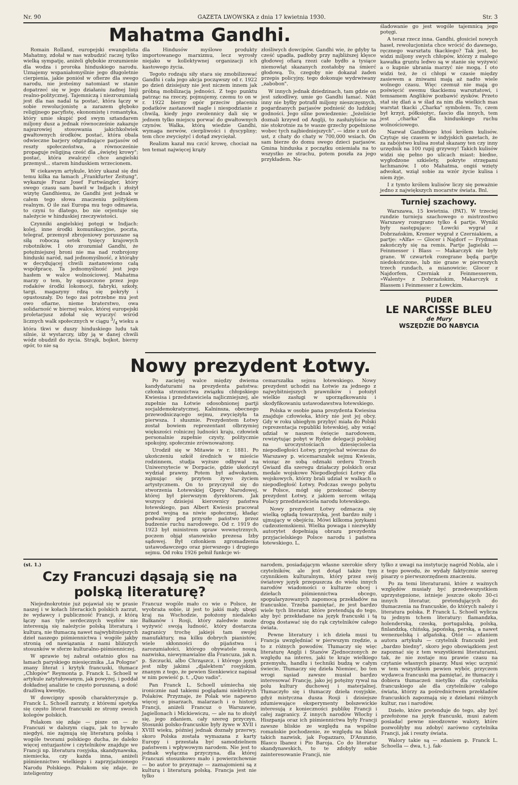Nr. 90 GAZETA LWOWSKA z dnia 17 kwietnia 1930. Str. 3
Mahatma Gandhi.
Romain Rolland, europejski ewangelista Mahatmy, zdołał w nas wzbudzić raczej tylko wielką sympatję, aniżeli głębokie zrozumienie dla wodza i proroka hinduskiego narodu. Uznajemy wspaniałomyślnie jego długoletnie cierpienia, jakie poniósł w ofierze dla swego narodu, nie jesteśmy natomiast w stanie dopatrzeć się w jego działaniu żadnej linji realno-politycznej. Tajemniczą i niezrozumiałą jest dla nas nadal ta postać, która łączy w sobie rewolucjonistę a zarazem głęboko religijnego pacyfistę, ekonomistę i romantyka, który umie skupić pod swym sztandarem miljony dusz a jednak równocześnie zakazuje najsurowiej stosowania jakichkolwiek gwałtownych środków, postać, która obala odwieczne barjery odgradzające parjasów od reszty społeczeństwa, a równocześnie propaguje religijną cześć dla „świętej krowy"; postać, która zwalczyć chce angielski przemysł... starem hinduskiem wrzecionem.
W ciekawym artykule, który ukazał się dni temu kilka na łamach „Frankfurter Zeitung", wykazuje Franz Josef Furtwängler, który swego czasu sam bawił w Indjach i złożył wizytę Gandhiemu, że Gandhi jest jednak w całem tego słowa znaczeniu politykiem realnym. O ile zaś Europa mu tego odmawia, to czyni to dlatego, bo nie orjentuje się należycie w hinduskiej rzeczywistości.
Czynniki angielskiej potęgi w Indjach: kolej, inne środki komunikacyjne, poczta, telegraf, przemysł zbrojeniowy poruszane są siłą roboczą setek tysięcy krajowych robotników. I oto zrozumiał Gandhi, że potężniejszej broni nie ma nad rozbrojony hinduski naród, nad jednomyślność, z którąby w decydującej chwili zastanowiono całą współpracę. Ta jednomyślność jest jego hasłem w walce wolnościowej. Mahatma marzy o tem, by opuszczone przez jego rodaków środki lokomocji, fabryki, szkoły, targi, magazyny rdzą się pokryły i opustoszały. Do tego zaś potrzebne mu jest owo ofiarne, nieme braterstwo, owa solidarność w biernej walce, której europejski proletarjusz zdołał się wyuczyć wśród licznych walk społecznych w ciągu 3/4 wieku a która tkwi w duszy hinduskiego ludu tak silnie, iż wystarczy, iżby ją w danej chwili wódz obudził do życia. Strajk, bojkot, bierny opór, to nie są
dla Hindusów myślowe produkty importowanego marxizmu, lecz wyrosły niejako w kollektywnej organizacji ich kastowego życia.
Tegoto rodzaju siły stara się zmobilizować Gandhi i cała jego akcja począwszy od r. 1922 po dzień dzisiejszy nie jest niczem innem jak próbną mobilizacją jedności. Z tego punktu patrząc na rzeczy, pojmujemy, czemu to on w r. 1922 bierny opór przeciw płaceniu podatków zastanowił nagle i niespodzianie z chwilą, kiedy jego zwolennicy dali się w jednem tylko miejscu porwać do gwałtownych czynów. Walka, którą wiedzie Gandhi, wymaga nerwów, cierpliwości i dyscypliny; tem chce zwyciężyć i dotąd zwyciężał.
Realizm kazał mu czcić krowę, chociaż na ten temat najwięcej krąży
złośliwych dowcipów. Gandhi wie, że gdyby ta cześć upadła, padłoby przy najbliższej klęsce głodowej ofiarą rzezi całe bydło a tysiące niemowląt skazanych zostałoby na śmierć głodową. To, czegoby nie dokazał żaden przepis policyjny, tego dokonuje wydrwiwany „zabobon".
W innych jednak dziedzinach, tam gdzie on jest szkodliwy, umie go Gandhi łamać. Nikt inny nie byłby potrafił miljony nieszczęsnych, pogardzanych parjasów podnieść do ludzkiej godności. Jego silne powiedzenie: „Jeżeliście doznali krzywd od Anglji, to zasłużyliście na nie stokrotnie za te wasze grzechy popełnione wobec tych najbiedniejszych", — idzie z ust do ust, z chaty do chaty w 700,000 wsiach. On sam bierze do domu swego dzieci parjasów. Gmina hinduska z początku oniemiała na to wszystko ze strachu, potem poszła za jego przykładem. Na-
Nowy prezydent Łotwy.
Po zaciętej walce między dwiema kandydaturami na prezydenta państwa: członka stronnictwa związku chłopskiego Kwiesisa i przedstawiciela najliczniejszej, ale zupełnie na Łotwie odosobnionej partji socjaldemokratycznej, Kalninsza, obecnego przewodniczącego sejmu, zwyciężyła ta pierwsza. I słusznie. Prezydentem Łotwy został bowiem reprezentant olbrzymiej większości rolniczej ludności kraju, człowiek personalnie zupełnie czysty, politycznie spokojny, społecznie zrównoważony.
Urodził się w Mitawie w r. 1881. Po ukończeniu szkół średnich w mieście rodzinnem, studja wyższe odbywał na Uniwersytecie w Dorpacie, gdzie ukończył wydział prawny. Potem był adwokatem, zajmując się przytem żywo życiem artystycznem. On to przyczynił się do stworzenia Łotewskiej Opery Narodowej, której był pierwszym dyrektorem. Jak wszyscy dzisiejsi kierownicy państwa łotewskiego, pan Albert Kwiesis pracował przed wojną na niwie społecznej, kładąc podwaliny pod przyszłe państwo przez budzenie ruchu narodowego. Od r. 1919 do 1923 był ministrem spraw wewnętrznych, poczem objął stanowisko prezesa Izby sądowej. Był członkiem zgromadzenia ustawodawczego oraz pierwszego i drugiego sejmu. Od roku 1926 pełnił funkcje wi-
cemarszałka sejmu łotewskiego. Nowy prezydent uchodzi na Łotwie za jednego z najwybitniejszych prawników i położył wielkie zasługi w uporządkowaniu i skodyfikowaniu ustawodawstwa łotewskiego.
Polska w osobie pana prezydenta Kwiesisa znajduje człowieka, który nie jest jej obcy. Gdy w roku ubiegłym przybyć miała do Polski reprezentacja republiki łotewskiej, aby wziąć udział w naszem święcie narodowem, rewizytując pobyt w Rydze delegacji polskiej na uroczystościach dziesięciolecia niepodległości Łotwy, przyjechał wówczas do Warszawy p. wicemarszałek sejmu Kwiesis, wioząc ze sobą odznaki orderu Trzech Gwiazd dla szeregu działaczy polskich oraz medale wojskowe Niepodległości Łotwy dla wojskowych, którzy brali udział w walkach o niepodległość Łotwy. Podczas swego pobytu w Polsce, mógł się przekonać obecny prezydent Łotwy, z jakiem sercem witają Polacy przedstawiciela narodu łotewskiego.
Nowy prezydent Łotwy odznacza się wielką ogładą towarzyską, jest bardzo miły i ujmujący w obejściu. Mówi kilkoma językami cudzoziemskiemi. Wielka powaga i niezwykły autorytet dopełniają obrazu prezydenta przyjacielskiego Polsce narodu i państwa łotewskiego. L.
śladowanie go jest wogóle tajemnicą jego potęgi.
A teraz rzecz inna. Gandhi, głosiciel nowych haseł, rewolucjonista chce wrócić do dawnego, ręcznego warsztatu tkackiego? Tak jest, bo widzi miljony swych chłopów, którzy z małego kawałka gruntu ledwo są w stanie się wyżywić a o kupnie ubrania marzyć nie mogą. I oto widzi też, że ci chłopi w czasie między zasiewem a żniwami mają aż nadto wiele wolnego czasu. Więc czemuż nie mają go poświęcić swemu tkackiemu warsztatowi, i temsamem Anglików pozbawić zysków. Przeto stał się dlań a w ślad za nim dla wielkich mas warstat tkacki „Charka" symbolem. To, czem był krzyż, półksiężyc, fascio dla innych, tem jest „charka" dla hinduskiego ruchu wolnościowego.
Nazwał Gandhiego ktoś królem kulisów. Czytuje się czasem w indyjskich gazetach, że za zabójstwo kulisa został skazany ten czy inny urzędnik na 100 rupij grzywny! Takich kulisów widzi się pełno po ulicach miast: biedne, wygłodzone szkielety, pokryte strzępami łachmanów. I oto Mahatma, ongiś wzięty adwokat, wziął sobie za wzór życie kulisa i niem żyje.
I z tymto królem kulisów liczy się poważnie jedno z największych mocarstw świata. Bnl.
Turniej szachowy.
Warszawa, 15 kwietnia. (PAT). W trzeciej rundzie turnieju szachowego o mistrzostwo Warszawy rozegrano tylko 4 partje. Wyniki były następujące: Łowcki wygrał z Dobrzańskim, Kremer wygrał z Czerniakiem, a partje: »Alfa« — Glocer i Najdorf — Frydman zakończyły się na remis. Partje Jagielski — Feinmesser i Blass — Makarczyk nie były grane. W czwartek rozegrane będą partje niedokończone, lub nie grane w pierwszych trzech rundach, a mianowicie: Glocer z Najdorfem, Czerniak z Feinmesserem, »Walenty« z Dobrzańskim, Makarczyk z Blassem i Feinmesser z Łowckim.
PUDER
LE NARCISSE BLEU
de Mury
WSZĘDZIE DO NABYCIA
(st. 1.)
Czy Francuzi dąsają się na polską literaturę?
Niejednokrotnie już pojawiał się w prasie naszej i w kołach literackich polskich zarzut, że wydawcy i publiczność Francji, z którą łączy nas tyle serdecznych węzłów nie interesują się należycie polską literaturą i kulturą, nie tłumaczą nawet najwybitniejszych dzieł naszego piśmiennictwa i wogóle jakby stronią od nawiązania z nami bliższych stosunków w sferze kulturalno-piśmienniczej.
W sprawie tej zabrał ostatnio głos na łamach paryskiego miesięcznika „La Pologne" znany literat i krytyk francuski, tłumacz „Chłopów" Reymonta p. Franck L. Schoell w artykule zatytułowanym, jak powyżej, i poddał dokładnej analizie te często poruszaną, a dość drażliwą kwestję.
W dowcipny sposób charakteryzuje p. Franck L. Schoell zarzuty, z któremi spotyka się często literat francuski ze strony swoich kolegów polskich.
Polakom się zdaje — pisze on — że Francuzi w dalszym ciągu, jak to bywało niegdyś, nie zajmują się literaturą polską i wogóle tworami polskiego ducha, że daleko więcej entuzjastów i czytelników znajduje we Francji np. literatura rosyjska, skandynawska, niemiecka, czy każda inna, aniżeli piśmiennictwo wielkiego i zaprzyjaźnionego Narodu Polskiego. Polakom się zdaje, że inteligentny
Francuz wogóle mało co wie o Polsce, że wyobraża sobie, iż jest to jakiś mały, ubogi kraj na Wschodzie, położony niedaleko Bałkanów i Rosji, który zaledwie może wyżywić swoją ludność, który dostarcza zagranicy trochę jakiejś tam swojej manufaktury, ma kilku dobrych pianistów, wiele skłonności do pijaństwa i zarozumiałości, którego obywatele noszą nazwiska, niewymawialne dla Francuza, jak n. p. Szczucki, albo Chrząszcz, i którego język jest niby jakimś „djalektem" rosyjskim, znanym z tego, że pewien Sienkiewicz napisał w nim powieść p. t. „Quo vadis".
Pan Franck L. Schoell uśmiecha się ironicznie nad takiemi poglądami niektórych Polaków. Przyznaje, że Polak wie napewno więcej o pisarzach, malarzach i o historji Francji, aniżeli Francuz o Warszawie, Jagiellonach i Mickiewiczu, — ale na to złożył się, jego zdaniem, cały szereg przyczyn. Stosunki polsko-francuskie były żywe w XVII i XVIII wieku, później jednak doznały przerwy, skoro Polska została wymazana z karty Europy i przestała być samodzielnem państwem i wpływowym narodem. Nie jest to jednak wyłączna przyczyna, dla której Francuzi stosunkowo mało i powierzchownie — bo autor to przyznaje — zaznajomieni są z kulturą i literaturą polską. Francja jest nie tylko
narodem, posiadającym własne szerokie sfery czytelników, ale jest dotąd także tym czynnikiem kulturalnym, który przez swój światowy język przepuszcza do wielu innych narodów wiadomości o kulturze obcej i dziełach piśmiennictwa obcego, spopularyzowanych zapomocą przekładów na francuskie. Trzeba pamiętać, że jest bardzo wiele tych literatur, które pretendują do tego, aby być przekładane na język francuski i tą drogą dostawać się do rąk czytelników całego świata.
Pewne literatury i ich dzieła musi tu Francja uwzględniać w pierwszym rzędzie, a to z różnych powodów. Tłumaczy się więc literaturę Anglji i Stanów Zjednoczonych ze względu na interes, jaki te kraje wielkiego przemysłu, handlu i techniki budzą w całym świecie. Tłumaczy się dzieła Niemiec, bo ten wrogi sąsiad zawsze musiał bardzo interesować Francję, jako jej potężny rywal na polu kultury duchowej i materjalnej. Tłumaczyło się i tłumaczy dzieła rosyjskie, gdyż mistyczna dusza Rosji i dzisiejsze zdumiewające eksperymenty bolszewickie interesują z konieczności publikę Francji i całej zagranicy. Z innych narodów Włochy i Hiszpanja oraz ich piśmiennictwa były Francji zawsze bliskie ze względu na wspólne romańskie pochodzenie, ze względu na blask takich nazwisk, jak Fogazzaro, D'Anunzio, Blasco Ibanez i Pio Baroja. Co do literatur skandynawskich, to te zdobyły sobie zainteresowanie Francji, nie
tylko z uwagi na instytucję nagród Nobla, ale i z tego powodu, że wydały faktycznie szereg pisarzy o pierwszorzędnem znaczeniu.
Po za temi literaturami, które z ważnych względów musiały być przedewszystkiem uprzystępnione, istnieje jeszcze około 30-ci innych literatur, pretendujących do tłumaczenia na francuskie, do których należy i literatura polska. P. Franck L. Schoell wylicza tu jednym tchem literatury: flamandzka, holenderską, czeską, portugalską, polską, finlandzką, chińską, japońską, perską, a nawet wenezuelską i afgańską. Otóż — zdaniem autora artykułu — czytelnik francuski jest „bardzo biedny", skoro jego obowiązkiem jest zapoznać się z tem wszystkiemi literaturami, tak, że nie zostaje mu prawie czasu na czytanie własnych pisarzy. Musi więc uczynić w tem wszystkiem pewien wybór, przyczem wydawca francuski ma pamiętać, że tłumaczy i dobiera tłumaczeń nietylko dla czytelnika francuskiego ale dla czytelników całego świata, którzy za pośrednictwem przekładów francuskich zapoznają się z dziełami różnych kultur, ras i narodów.
Dzieło, które pretenduje do tego, aby być przełożone na język francuski, musi zatem posiadać pewne nieodzowne walory, które pozwoliłyby mu zdobyć zarówno czytelnika Francji, jak i reszty świata.
Walory takie są — zdaniem p. Franck L. Schoella — dwa, t. j. fak-